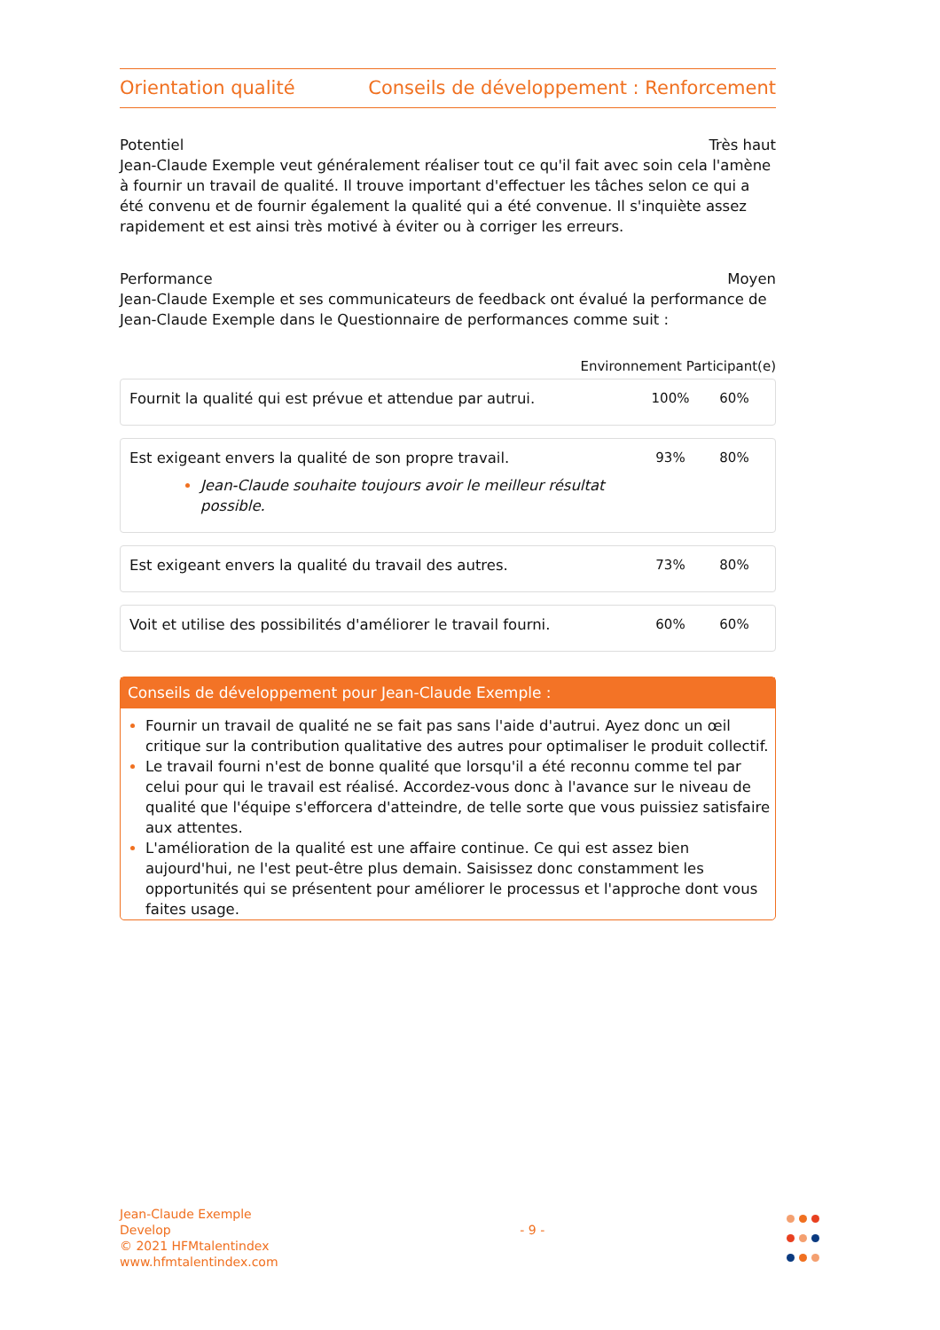Orientation qualité Conseils de développement : Renforcement
Potentiel Très haut
Jean-Claude Exemple veut généralement réaliser tout ce qu'il fait avec soin cela l'amène à fournir un travail de qualité. Il trouve important d'effectuer les tâches selon ce qui a été convenu et de fournir également la qualité qui a été convenue. Il s'inquiète assez rapidement et est ainsi très motivé à éviter ou à corriger les erreurs.
Performance Moyen
Jean-Claude Exemple et ses communicateurs de feedback ont évalué la performance de Jean-Claude Exemple dans le Questionnaire de performances comme suit :
Environnement Participant(e)
| Fournit la qualité qui est prévue et attendue par autrui. | 100% | 60% |
| Est exigeant envers la qualité de son propre travail. Jean-Claude souhaite toujours avoir le meilleur résultat possible. | 93% | 80% |
| Est exigeant envers la qualité du travail des autres. | 73% | 80% |
| Voit et utilise des possibilités d'améliorer le travail fourni. | 60% | 60% |
Conseils de développement pour Jean-Claude Exemple :
Fournir un travail de qualité ne se fait pas sans l'aide d'autrui. Ayez donc un œil critique sur la contribution qualitative des autres pour optimaliser le produit collectif.
Le travail fourni n'est de bonne qualité que lorsqu'il a été reconnu comme tel par celui pour qui le travail est réalisé. Accordez-vous donc à l'avance sur le niveau de qualité que l'équipe s'efforcera d'atteindre, de telle sorte que vous puissiez satisfaire aux attentes.
L'amélioration de la qualité est une affaire continue. Ce qui est assez bien aujourd'hui, ne l'est peut-être plus demain. Saisissez donc constamment les opportunités qui se présentent pour améliorer le processus et l'approche dont vous faites usage.
Jean-Claude Exemple
Develop
© 2021 HFMtalentindex
www.hfmtalentindex.com
- 9 -